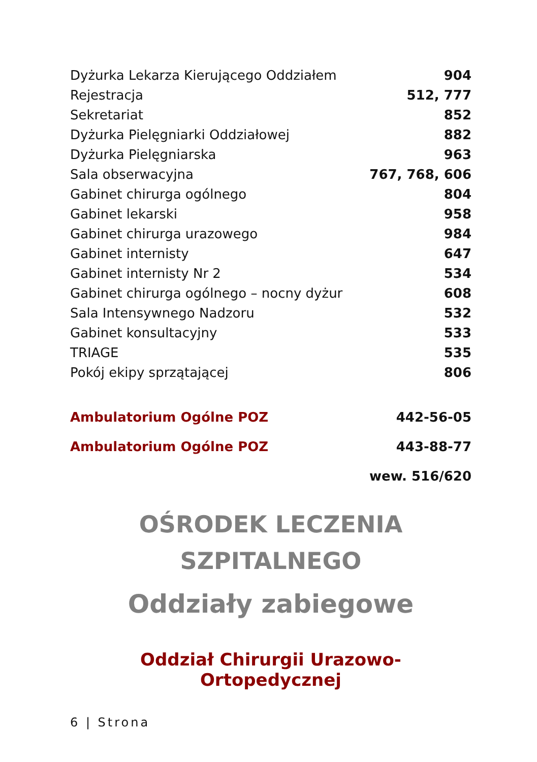| Dyżurka Lekarza Kierującego Oddziałem | 904 |
| Rejestracja | 512, 777 |
| Sekretariat | 852 |
| Dyżurka Pielęgniarki Oddziałowej | 882 |
| Dyżurka Pielęgniarska | 963 |
| Sala obserwacyjna | 767, 768, 606 |
| Gabinet chirurga ogólnego | 804 |
| Gabinet lekarski | 958 |
| Gabinet chirurga urazowego | 984 |
| Gabinet internisty | 647 |
| Gabinet internisty Nr 2 | 534 |
| Gabinet chirurga ogólnego – nocny dyżur | 608 |
| Sala Intensywnego Nadzoru | 532 |
| Gabinet konsultacyjny | 533 |
| TRIAGE | 535 |
| Pokój ekipy sprzątającej | 806 |
| Ambulatorium Ogólne POZ | 442-56-05 |
| Ambulatorium Ogólne POZ | 443-88-77 |
| | wew. 516/620 |
OŚRODEK LECZENIA
SZPITALNEGO
Oddziały zabiegowe
Oddział Chirurgii Urazowo-Ortopedycznej
6 | Strona